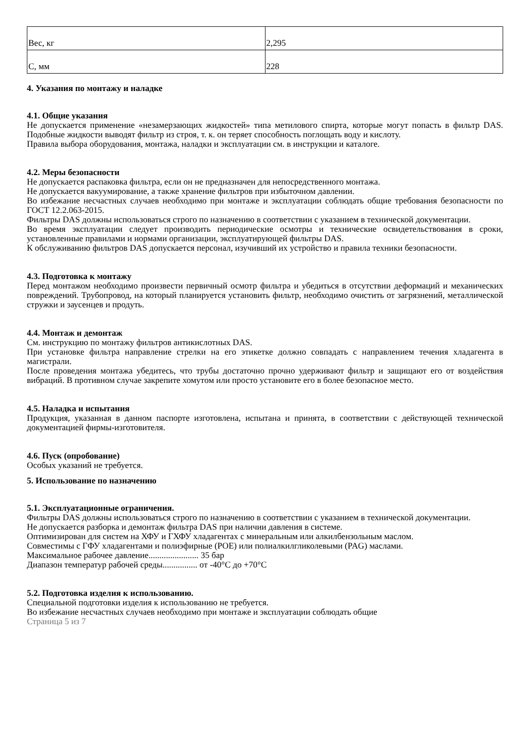| Вес, кг | 2,295 |
| С, мм | 228 |
4. Указания по монтажу и наладке
4.1. Общие указания
Не допускается применение «незамерзающих жидкостей» типа метилового спирта, которые могут попасть в фильтр DAS. Подобные жидкости выводят фильтр из строя, т. к. он теряет способность поглощать воду и кислоту.
Правила выбора оборудования, монтажа, наладки и эксплуатации см. в инструкции и каталоге.
4.2. Меры безопасности
Не допускается распаковка фильтра, если он не предназначен для непосредственного монтажа.
Не допускается вакуумирование, а также хранение фильтров при избыточном давлении.
Во избежание несчастных случаев необходимо при монтаже и эксплуатации соблюдать общие требования безопасности по ГОСТ 12.2.063-2015.
Фильтры DAS должны использоваться строго по назначению в соответствии с указанием в технической документации.
Во время эксплуатации следует производить периодические осмотры и технические освидетельствования в сроки, установленные правилами и нормами организации, эксплуатирующей фильтры DAS.
К обслуживанию фильтров DAS допускается персонал, изучивший их устройство и правила техники безопасности.
4.3. Подготовка к монтажу
Перед монтажом необходимо произвести первичный осмотр фильтра и убедиться в отсутствии деформаций и механических повреждений. Трубопровод, на который планируется установить фильтр, необходимо очистить от загрязнений, металлической стружки и заусенцев и продуть.
4.4. Монтаж и демонтаж
См. инструкцию по монтажу фильтров антикислотных DAS.
При установке фильтра направление стрелки на его этикетке должно совпадать с направлением течения хладагента в магистрали.
После проведения монтажа убедитесь, что трубы достаточно прочно удерживают фильтр и защищают его от воздействия вибраций. В противном случае закрепите хомутом или просто установите его в более безопасное место.
4.5. Наладка и испытания
Продукция, указанная в данном паспорте изготовлена, испытана и принята, в соответствии с действующей технической документацией фирмы-изготовителя.
4.6. Пуск (опробование)
Особых указаний не требуется.
5. Использование по назначению
5.1. Эксплуатационные ограничения.
Фильтры DAS должны использоваться строго по назначению в соответствии с указанием в технической документации.
Не допускается разборка и демонтаж фильтра DAS при наличии давления в системе.
Оптимизирован для систем на ХФУ и ГХФУ хладагентах с минеральным или алкилбензольным маслом.
Совместимы с ГФУ хладагентами и полиэфирные (POE) или полиалкилгликолевыми (PAG) маслами.
Максимальное рабочее давление....................... 35 бар
Диапазон температур рабочей среды................ от -40°C до +70°C
5.2. Подготовка изделия к использованию.
Специальной подготовки изделия к использованию не требуется.
Во избежание несчастных случаев необходимо при монтаже и эксплуатации соблюдать общие
Страница 5 из 7